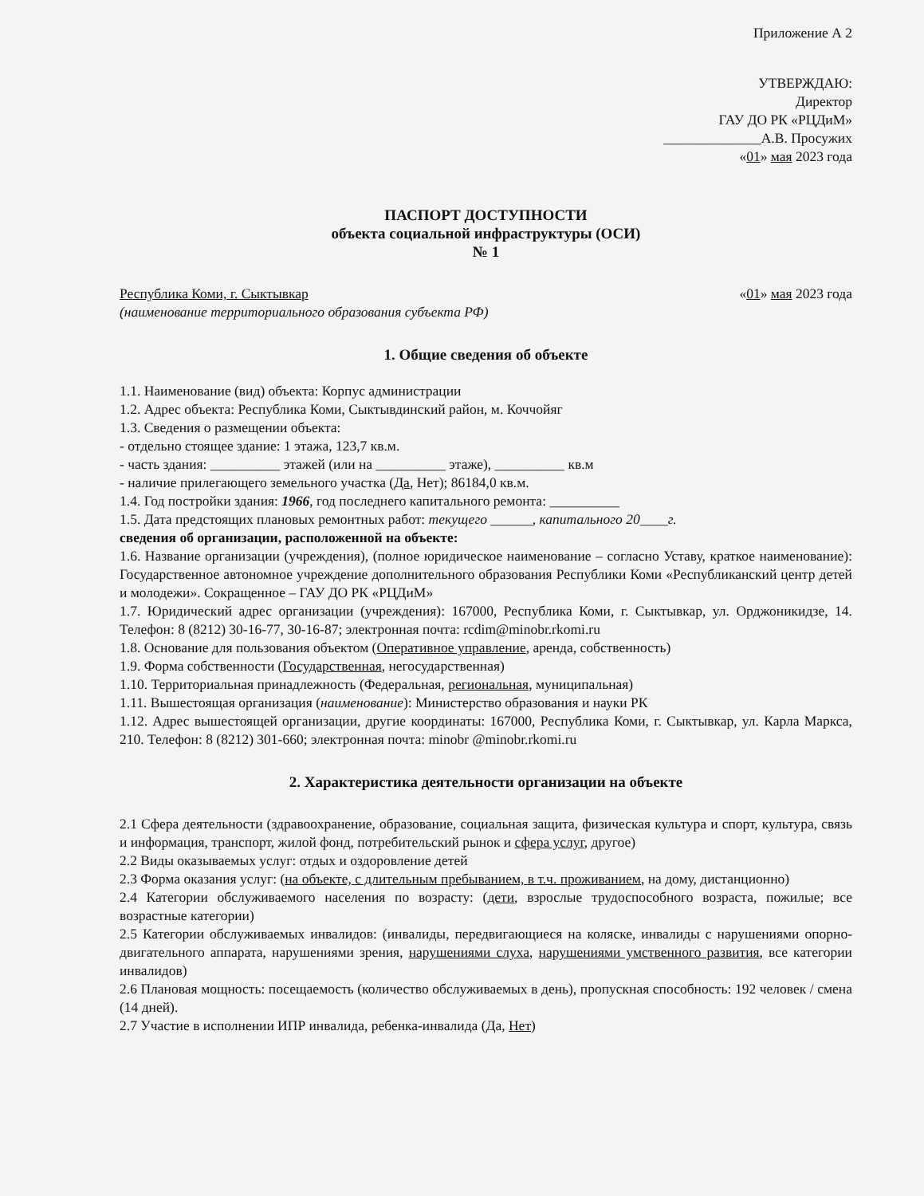Приложение А 2
УТВЕРЖДАЮ:
Директор
ГАУ ДО РК «РЦДиМ»
______________А.В. Просужих
«01» мая 2023 года
ПАСПОРТ ДОСТУПНОСТИ
объекта социальной инфраструктуры (ОСИ)
№ 1
Республика Коми, г. Сыктывкар «01» мая 2023 года
(наименование территориального образования субъекта РФ)
1. Общие сведения об объекте
1.1. Наименование (вид) объекта: Корпус администрации
1.2. Адрес объекта: Республика Коми, Сыктывдинский район, м. Коччойяг
1.3. Сведения о размещении объекта:
- отдельно стоящее здание: 1 этажа, 123,7 кв.м.
- часть здания: __________ этажей (или на __________ этаже), __________ кв.м
- наличие прилегающего земельного участка (Да, Нет); 86184,0 кв.м.
1.4. Год постройки здания: 1966, год последнего капитального ремонта: __________
1.5. Дата предстоящих плановых ремонтных работ: текущего ______, капитального 20____г.
сведения об организации, расположенной на объекте:
1.6. Название организации (учреждения), (полное юридическое наименование – согласно Уставу, краткое наименование): Государственное автономное учреждение дополнительного образования Республики Коми «Республиканский центр детей и молодежи». Сокращенное – ГАУ ДО РК «РЦДиМ»
1.7. Юридический адрес организации (учреждения): 167000, Республика Коми, г. Сыктывкар, ул. Орджоникидзе, 14. Телефон: 8 (8212) 30-16-77, 30-16-87; электронная почта: rcdim@minobr.rkomi.ru
1.8. Основание для пользования объектом (Оперативное управление, аренда, собственность)
1.9. Форма собственности (Государственная, негосударственная)
1.10. Территориальная принадлежность (Федеральная, региональная, муниципальная)
1.11. Вышестоящая организация (наименование): Министерство образования и науки РК
1.12. Адрес вышестоящей организации, другие координаты: 167000, Республика Коми, г. Сыктывкар, ул. Карла Маркса, 210. Телефон: 8 (8212) 301-660; электронная почта: minobr @minobr.rkomi.ru
2. Характеристика деятельности организации на объекте
2.1 Сфера деятельности (здравоохранение, образование, социальная защита, физическая культура и спорт, культура, связь и информация, транспорт, жилой фонд, потребительский рынок и сфера услуг, другое)
2.2 Виды оказываемых услуг: отдых и оздоровление детей
2.3 Форма оказания услуг: (на объекте, с длительным пребыванием, в т.ч. проживанием, на дому, дистанционно)
2.4 Категории обслуживаемого населения по возрасту: (дети, взрослые трудоспособного возраста, пожилые; все возрастные категории)
2.5 Категории обслуживаемых инвалидов: (инвалиды, передвигающиеся на коляске, инвалиды с нарушениями опорно-двигательного аппарата, нарушениями зрения, нарушениями слуха, нарушениями умственного развития, все категории инвалидов)
2.6 Плановая мощность: посещаемость (количество обслуживаемых в день), пропускная способность: 192 человек / смена (14 дней).
2.7 Участие в исполнении ИПР инвалида, ребенка-инвалида (Да, Нет)